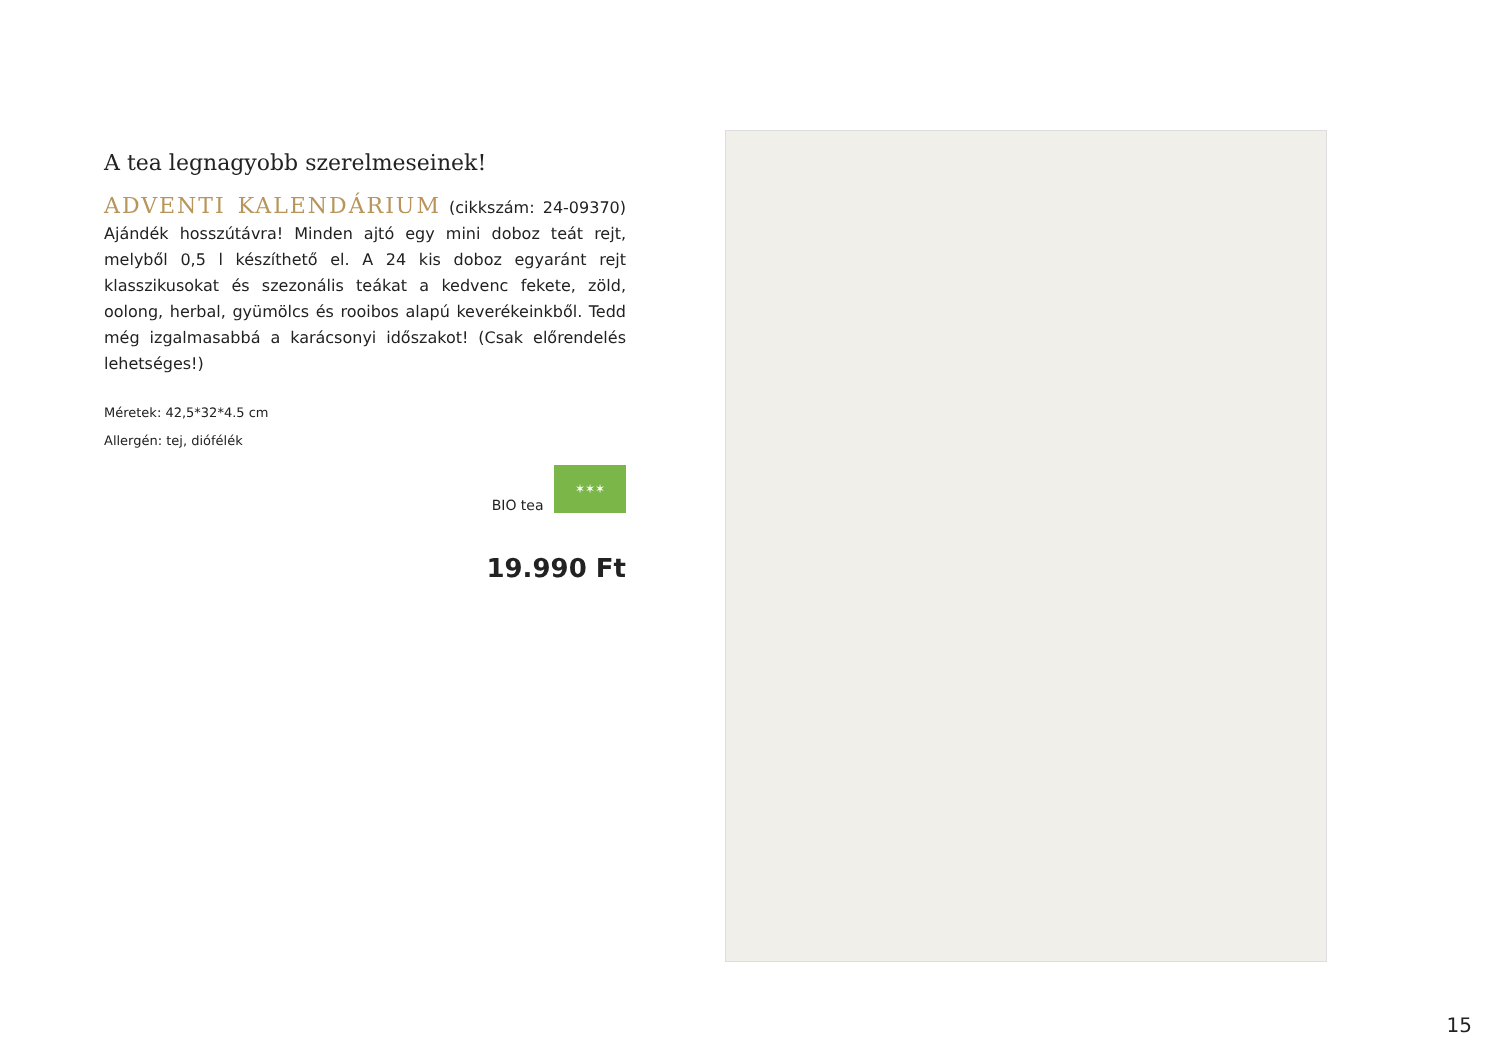A tea legnagyobb szerelmeseinek!
ADVENTI KALENDÁRIUM (cikkszám: 24-09370) Ajándék hosszútávra! Minden ajtó egy mini doboz teát rejt, melyből 0,5 l készíthető el. A 24 kis doboz egyaránt rejt klasszikusokat és szezonális teákat a kedvenc fekete, zöld, oolong, herbal, gyümölcs és rooibos alapú keverékeinkből. Tedd még izgalmasabbá a karácsonyi időszakot! (Csak előrendelés lehetséges!)
Méretek: 42,5*32*4.5 cm
Allergén: tej, diófélék
BIO tea ✶✶✶
19.990 Ft
15